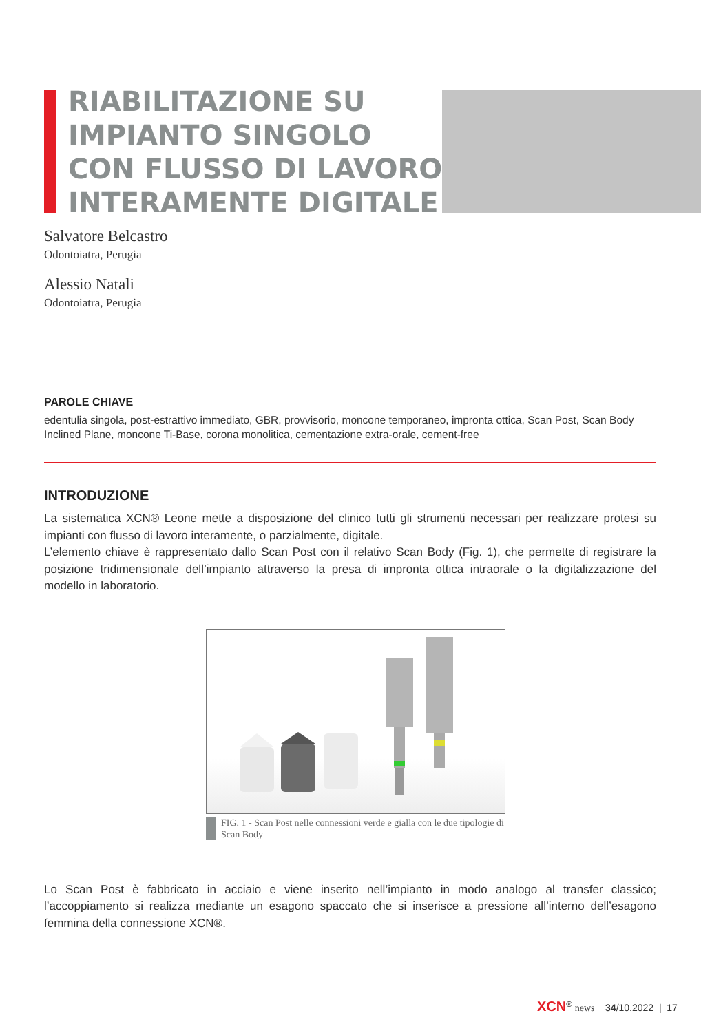RIABILITAZIONE SU
IMPIANTO SINGOLO
CON FLUSSO DI LAVORO
INTERAMENTE DIGITALE
Salvatore Belcastro
Odontoiatra, Perugia
Alessio Natali
Odontoiatra, Perugia
PAROLE CHIAVE
edentulia singola, post-estrattivo immediato, GBR, provvisorio, moncone temporaneo, impronta ottica, Scan Post, Scan Body Inclined Plane, moncone Ti-Base, corona monolitica, cementazione extra-orale, cement-free
INTRODUZIONE
La sistematica XCN® Leone mette a disposizione del clinico tutti gli strumenti necessari per realizzare protesi su impianti con flusso di lavoro interamente, o parzialmente, digitale.
L’elemento chiave è rappresentato dallo Scan Post con il relativo Scan Body (Fig. 1), che permette di registrare la posizione tridimensionale dell’impianto attraverso la presa di impronta ottica intraorale o la digitalizzazione del modello in laboratorio.
FIG. 1 - Scan Post nelle connessioni verde e gialla con le due tipologie di Scan Body
Lo Scan Post è fabbricato in acciaio e viene inserito nell’impianto in modo analogo al transfer classico; l’accoppiamento si realizza mediante un esagono spaccato che si inserisce a pressione all’interno dell’esagono femmina della connessione XCN®.
XCN<sup>®</sup> news 34/10.2022 | 17